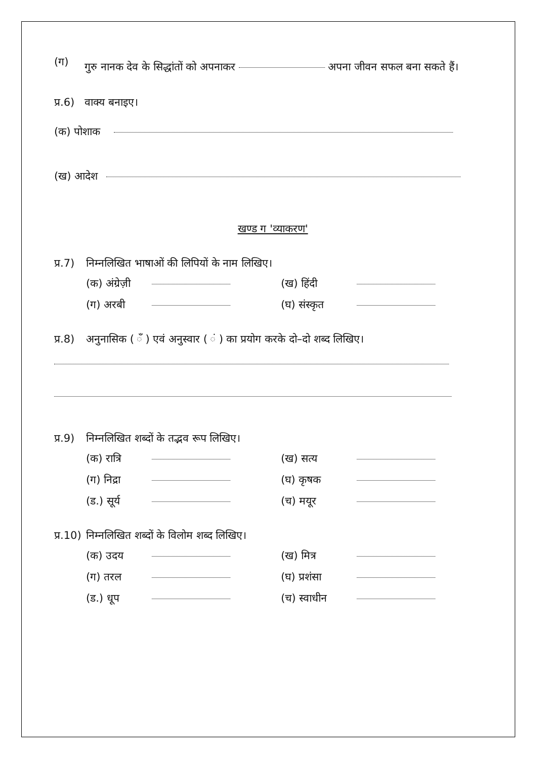(ग) गुरु नानक देव के सिद्धांतों को अपनाकर अपना जीवन सफल बना सकते हैं।
प्र.6) वाक्य बनाइए।
(क) पोशाक
(ख) आदेश
खण्ड ग 'व्याकरण'
प्र.7) निम्नलिखित भाषाओं की लिपियों के नाम लिखिए।
(क) अंग्रेज़ी (ख) हिंदी (ग) अरबी (घ) संस्कृत
प्र.8) अनुनासिक ( ँ ) एवं अनुस्वार ( ं ) का प्रयोग करके दो–दो शब्द लिखिए।
प्र.9) निम्नलिखित शब्दों के तद्भव रूप लिखिए।
(क) रात्रि (ख) सत्य (ग) निद्रा (घ) कृषक (ड.) सूर्य (च) मयूर
प्र.10) निम्नलिखित शब्दों के विलोम शब्द लिखिए।
(क) उदय (ख) मित्र (ग) तरल (घ) प्रशंसा (ड.) धूप (च) स्वाधीन